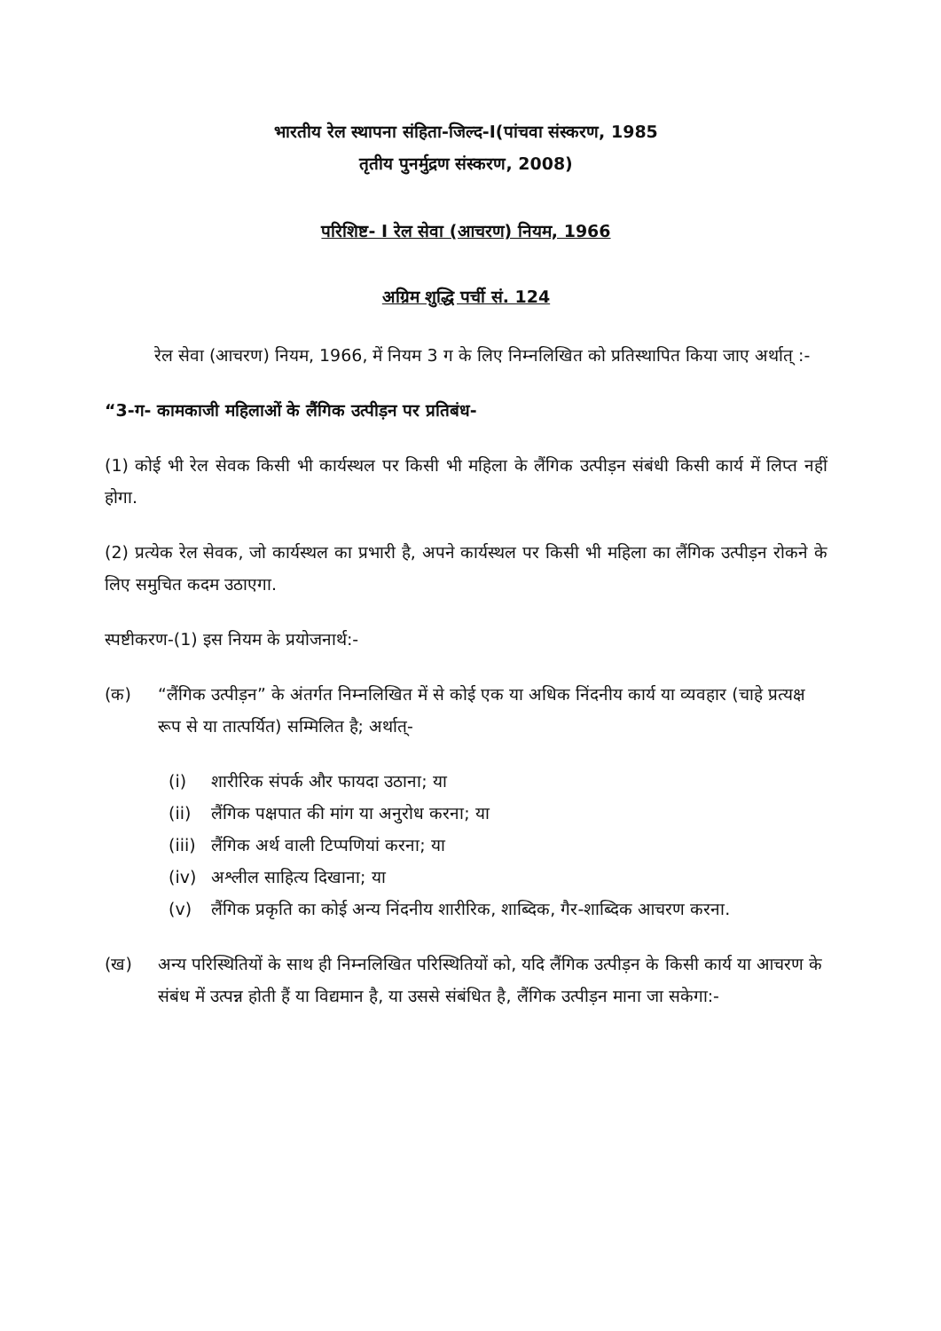भारतीय रेल स्थापना संहिता-जिल्द-I(पांचवा संस्करण, 1985
तृतीय पुनर्मुद्रण संस्करण, 2008)
परिशिष्ट- I रेल सेवा (आचरण) नियम, 1966
अग्रिम शुद्धि पर्ची सं. 124
रेल सेवा (आचरण) नियम, 1966, में नियम 3 ग के लिए निम्नलिखित को प्रतिस्थापित किया जाए अर्थात् :-
“3-ग- कामकाजी महिलाओं के लैंगिक उत्पीड़न पर प्रतिबंध-
(1) कोई भी रेल सेवक किसी भी कार्यस्थल पर किसी भी महिला के लैंगिक उत्पीड़न संबंधी किसी कार्य में लिप्त नहीं होगा.
(2) प्रत्येक रेल सेवक, जो कार्यस्थल का प्रभारी है, अपने कार्यस्थल पर किसी भी महिला का लैंगिक उत्पीड़न रोकने के लिए समुचित कदम उठाएगा.
स्पष्टीकरण-(1) इस नियम के प्रयोजनार्थ:-
(क) “लैंगिक उत्पीड़न” के अंतर्गत निम्नलिखित में से कोई एक या अधिक निंदनीय कार्य या व्यवहार (चाहे प्रत्यक्ष रूप से या तात्पर्यित) सम्मिलित है; अर्थात्-
(i) शारीरिक संपर्क और फायदा उठाना; या
(ii) लैंगिक पक्षपात की मांग या अनुरोध करना; या
(iii) लैंगिक अर्थ वाली टिप्पणियां करना; या
(iv) अश्लील साहित्य दिखाना; या
(v) लैंगिक प्रकृति का कोई अन्य निंदनीय शारीरिक, शाब्दिक, गैर-शाब्दिक आचरण करना.
(ख) अन्य परिस्थितियों के साथ ही निम्नलिखित परिस्थितियों को, यदि लैंगिक उत्पीड़न के किसी कार्य या आचरण के संबंध में उत्पन्न होती हैं या विद्यमान है, या उससे संबंधित है, लैंगिक उत्पीड़न माना जा सकेगा:-